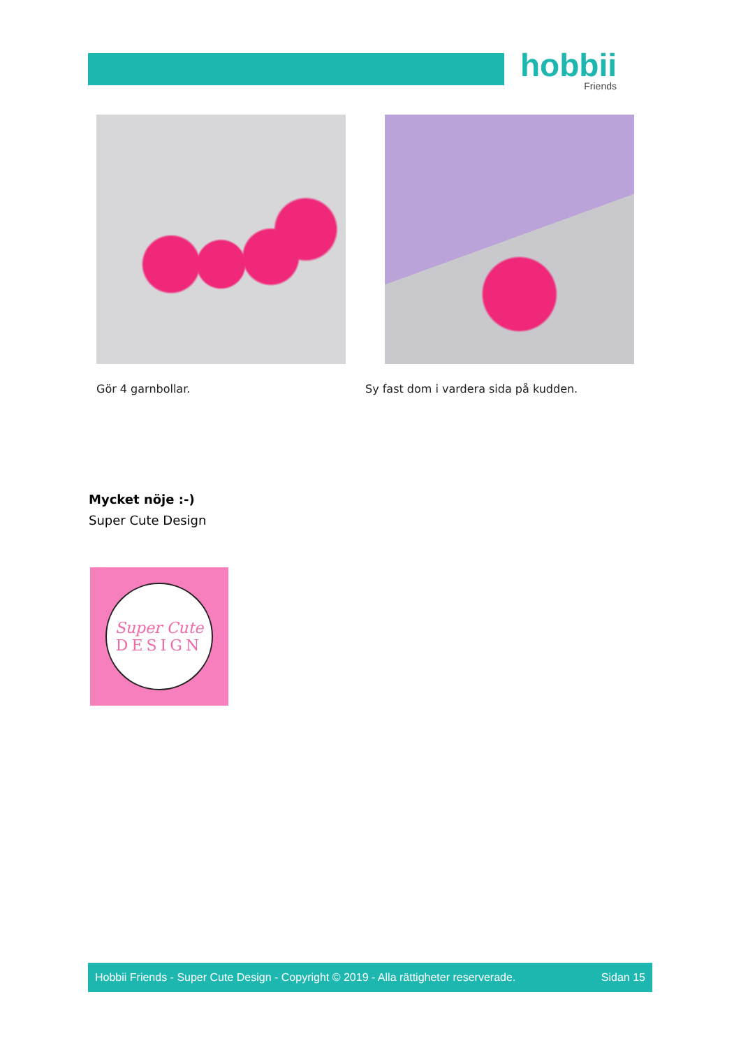hobbii
Friends
Gör 4 garnbollar. Sy fast dom i vardera sida på kudden.
Mycket nöje :-)
Super Cute Design
Super Cute
DESIGN
Hobbii Friends - Super Cute Design - Copyright © 2019 - Alla rättigheter reserverade. Sidan 15